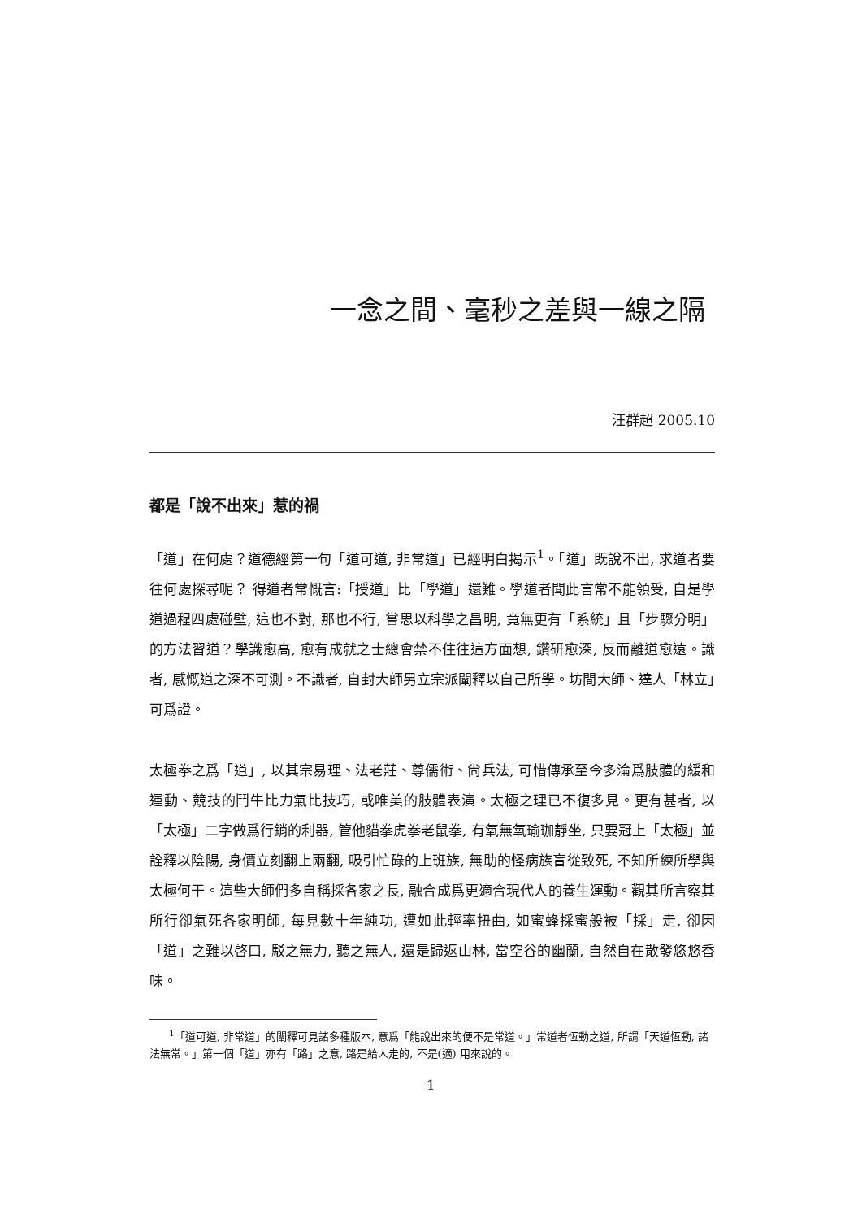一念之間、毫秒之差與一線之隔
汪群超 2005.10
都是「說不出來」惹的禍
「道」在何處？道德經第一句「道可道, 非常道」已經明白揭示<sup>1</sup>。「道」既說不出, 求道者要往何處探尋呢？ 得道者常慨言:「授道」比「學道」還難。學道者聞此言常不能領受, 自是學道過程四處碰壁, 這也不對, 那也不行, 嘗思以科學之昌明, 竟無更有「系統」且「步驟分明」的方法習道？學識愈高, 愈有成就之士總會禁不住往這方面想, 鑽研愈深, 反而離道愈遠。識者, 感慨道之深不可測。不識者, 自封大師另立宗派闡釋以自己所學。坊間大師、達人「林立」可爲證。
太極拳之爲「道」, 以其宗易理、法老莊、尊儒術、尙兵法, 可惜傳承至今多淪爲肢體的緩和運動、競技的鬥牛比力氣比技巧, 或唯美的肢體表演。太極之理已不復多見。更有甚者, 以「太極」二字做爲行銷的利器, 管他貓拳虎拳老鼠拳, 有氧無氧瑜珈靜坐, 只要冠上「太極」並詮釋以陰陽, 身價立刻翻上兩翻, 吸引忙碌的上班族, 無助的怪病族盲從致死, 不知所練所學與太極何干。這些大師們多自稱採各家之長, 融合成爲更適合現代人的養生運動。觀其所言察其所行卻氣死各家明師, 每見數十年純功, 遭如此輕率扭曲, 如蜜蜂採蜜般被「採」走, 卻因「道」之難以啓口, 駁之無力, 聽之無人, 還是歸返山林, 當空谷的幽蘭, 自然自在散發悠悠香味。
<sup>1</sup>「道可道, 非常道」的闡釋可見諸多種版本, 意爲「能說出來的便不是常道。」常道者恆動之道, 所謂「天道恆動, 諸法無常。」第一個「道」亦有「路」之意, 路是給人走的, 不是(適) 用來說的。
1